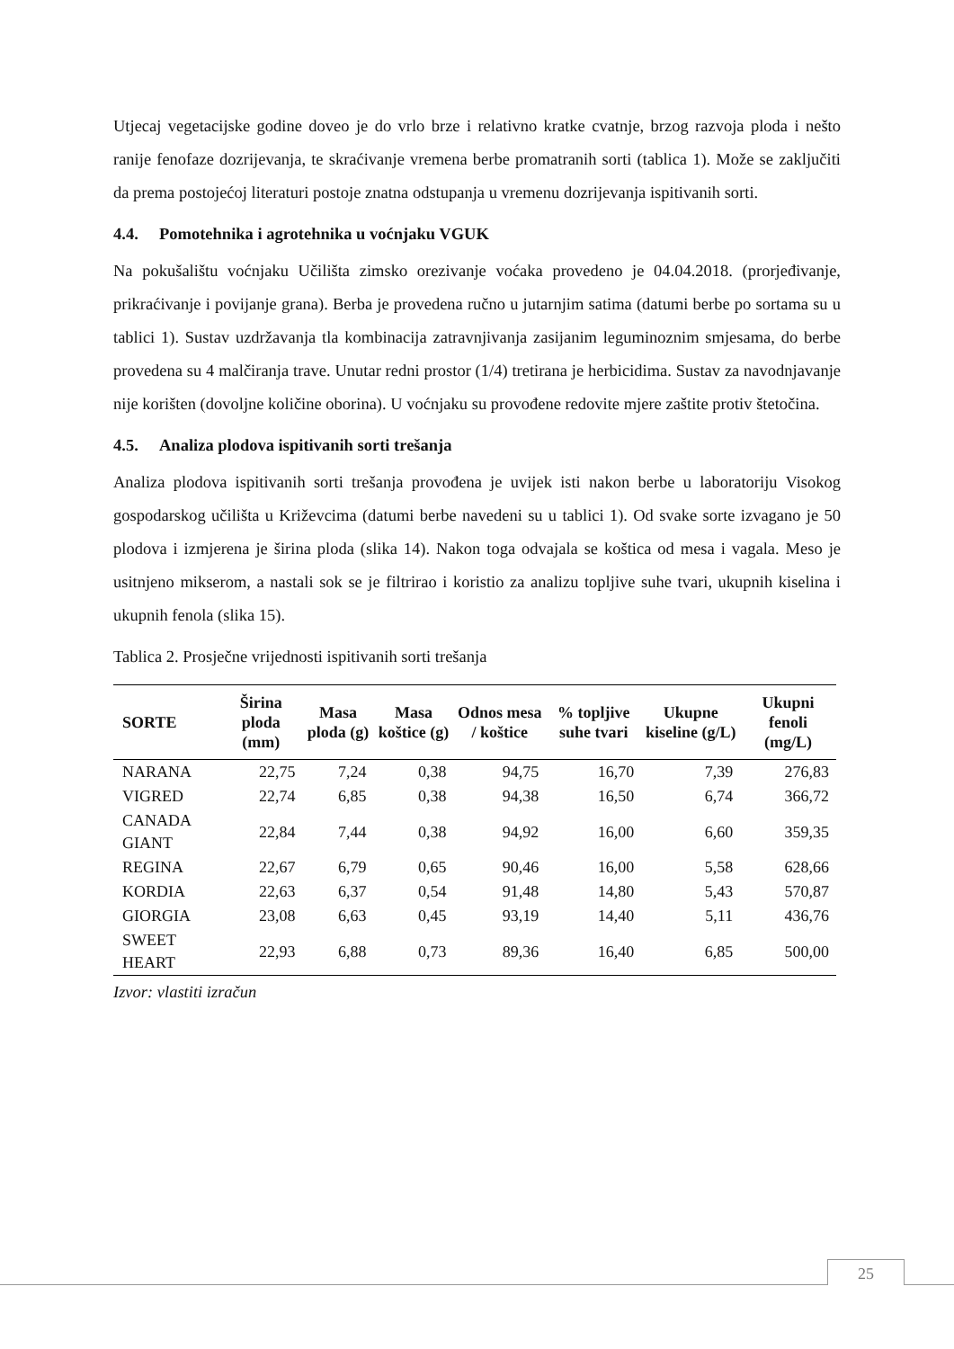Utjecaj vegetacijske godine doveo je do vrlo brze i relativno kratke cvatnje, brzog razvoja ploda i nešto ranije fenofaze dozrijevanja, te skraćivanje vremena berbe promatranih sorti (tablica 1). Može se zaključiti da prema postojećoj literaturi postoje znatna odstupanja u vremenu dozrijevanja ispitivanih sorti.
4.4. Pomotehnika i agrotehnika u voćnjaku VGUK
Na pokušalištu voćnjaku Učilišta zimsko orezivanje voćaka provedeno je 04.04.2018. (prorjeđivanje, prikraćivanje i povijanje grana). Berba je provedena ručno u jutarnjim satima (datumi berbe po sortama su u tablici 1). Sustav uzdržavanja tla kombinacija zatravnjivanja zasijanim leguminoznim smjesama, do berbe provedena su 4 malčiranja trave. Unutar redni prostor (1/4) tretirana je herbicidima. Sustav za navodnjavanje nije korišten (dovoljne količine oborina). U voćnjaku su provođene redovite mjere zaštite protiv štetočina.
4.5. Analiza plodova ispitivanih sorti trešanja
Analiza plodova ispitivanih sorti trešanja provođena je uvijek isti nakon berbe u laboratoriju Visokog gospodarskog učilišta u Križevcima (datumi berbe navedeni su u tablici 1). Od svake sorte izvagano je 50 plodova i izmjerena je širina ploda (slika 14). Nakon toga odvajala se koštica od mesa i vagala. Meso je usitnjeno mikserom, a nastali sok se je filtrirao i koristio za analizu topljive suhe tvari, ukupnih kiselina i ukupnih fenola (slika 15).
Tablica 2. Prosječne vrijednosti ispitivanih sorti trešanja
| SORTE | Širina ploda (mm) | Masa ploda (g) | Masa koštice (g) | Odnos mesa / koštice | % topljive suhe tvari | Ukupne kiseline (g/L) | Ukupni fenoli (mg/L) |
| --- | --- | --- | --- | --- | --- | --- | --- |
| NARANA | 22,75 | 7,24 | 0,38 | 94,75 | 16,70 | 7,39 | 276,83 |
| VIGRED | 22,74 | 6,85 | 0,38 | 94,38 | 16,50 | 6,74 | 366,72 |
| CANADA GIANT | 22,84 | 7,44 | 0,38 | 94,92 | 16,00 | 6,60 | 359,35 |
| REGINA | 22,67 | 6,79 | 0,65 | 90,46 | 16,00 | 5,58 | 628,66 |
| KORDIA | 22,63 | 6,37 | 0,54 | 91,48 | 14,80 | 5,43 | 570,87 |
| GIORGIA | 23,08 | 6,63 | 0,45 | 93,19 | 14,40 | 5,11 | 436,76 |
| SWEET HEART | 22,93 | 6,88 | 0,73 | 89,36 | 16,40 | 6,85 | 500,00 |
Izvor: vlastiti izračun
25